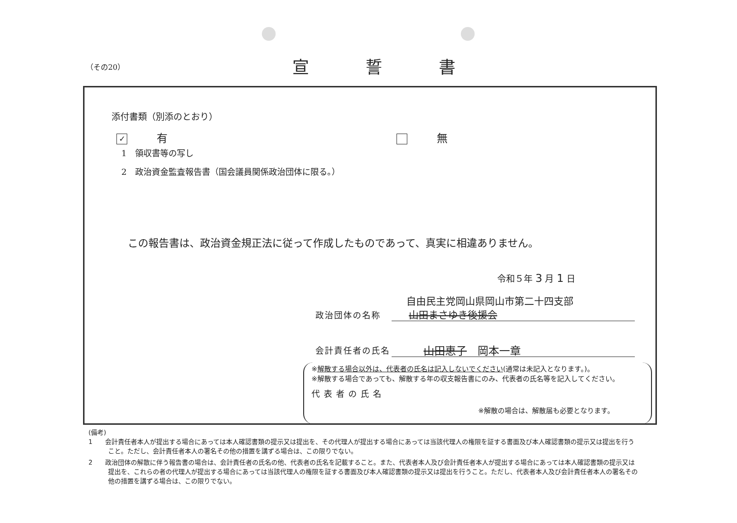（その20） 宣誓書
添付書類（別添のとおり）
✓ 有 無
1　領収書等の写し
2　政治資金監査報告書（国会議員関係政治団体に限る。）
この報告書は、政治資金規正法に従って作成したものであって、真実に相違ありません。
令和５年 3 月 1 日
自由民主党岡山県岡山市第二十四支部
政治団体の名称 山田まさゆき後援会
会計責任者の氏名 山田恵子　岡本一章
※解散する場合以外は、代表者の氏名は記入しないでください(通常は未記入となります。)。
※解散する場合であっても、解散する年の収支報告書にのみ、代表者の氏名等を記入してください。
代表者の氏名
※解散の場合は、解散届も必要となります。
(備考)
1　　会計責任者本人が提出する場合にあっては本人確認書類の提示又は提出を、その代理人が提出する場合にあっては当該代理人の権限を証する書面及び本人確認書類の提示又は提出を行うこと。ただし、会計責任者本人の署名その他の措置を講ずる場合は、この限りでない。
2　　政治団体の解散に伴う報告書の場合は、会計責任者の氏名の他、代表者の氏名を記載すること。また、代表者本人及び会計責任者本人が提出する場合にあっては本人確認書類の提示又は提出を、これらの者の代理人が提出する場合にあっては当該代理人の権限を証する書面及び本人確認書類の提示又は提出を行うこと。ただし、代表者本人及び会計責任者本人の署名その他の措置を講ずる場合は、この限りでない。